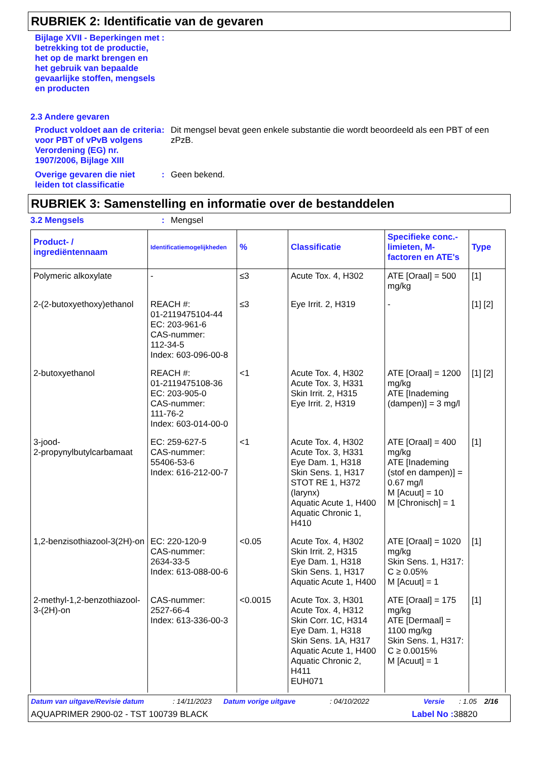RUBRIEK 2: Identificatie van de gevaren
Bijlage XVII - Beperkingen met betrekking tot de productie, het op de markt brengen en het gebruik van bepaalde gevaarlijke stoffen, mengsels en producten
:
2.3 Andere gevaren
Product voldoet aan de criteria voor PBT of vPvB volgens Verordening (EG) nr. 1907/2006, Bijlage XIII
: Dit mengsel bevat geen enkele substantie die wordt beoordeeld als een PBT of een zPzB.
Overige gevaren die niet leiden tot classificatie
: Geen bekend.
RUBRIEK 3: Samenstelling en informatie over de bestanddelen
3.2 Mengsels : Mengsel
| Product- / ingrediëntennaam | Identificatiemogelijkheden | % | Classificatie | Specifieke conc.-limieten, M-factoren en ATE's | Type |
| --- | --- | --- | --- | --- | --- |
| Polymeric alkoxylate | - | ≤3 | Acute Tox. 4, H302 | ATE [Oraal] = 500 mg/kg | [1] |
| 2-(2-butoxyethoxy)ethanol | REACH #: 01-2119475104-44 EC: 203-961-6 CAS-nummer: 112-34-5 Index: 603-096-00-8 | ≤3 | Eye Irrit. 2, H319 | - | [1] [2] |
| 2-butoxyethanol | REACH #: 01-2119475108-36 EC: 203-905-0 CAS-nummer: 111-76-2 Index: 603-014-00-0 | <1 | Acute Tox. 4, H302 Acute Tox. 3, H331 Skin Irrit. 2, H315 Eye Irrit. 2, H319 | ATE [Oraal] = 1200 mg/kg ATE [Inademing (dampen)] = 3 mg/l | [1] [2] |
| 3-jood- 2-propynylbutylcarbamaat | EC: 259-627-5 CAS-nummer: 55406-53-6 Index: 616-212-00-7 | <1 | Acute Tox. 4, H302 Acute Tox. 3, H331 Eye Dam. 1, H318 Skin Sens. 1, H317 STOT RE 1, H372 (larynx) Aquatic Acute 1, H400 Aquatic Chronic 1, H410 | ATE [Oraal] = 400 mg/kg ATE [Inademing (stof en dampen)] = 0.67 mg/l M [Acuut] = 10 M [Chronisch] = 1 | [1] |
| 1,2-benzisothiazool-3(2H)-on | EC: 220-120-9 CAS-nummer: 2634-33-5 Index: 613-088-00-6 | <0.05 | Acute Tox. 4, H302 Skin Irrit. 2, H315 Eye Dam. 1, H318 Skin Sens. 1, H317 Aquatic Acute 1, H400 | ATE [Oraal] = 1020 mg/kg Skin Sens. 1, H317: C ≥ 0.05% M [Acuut] = 1 | [1] |
| 2-methyl-1,2-benzothiazool-3-(2H)-on | CAS-nummer: 2527-66-4 Index: 613-336-00-3 | <0.0015 | Acute Tox. 3, H301 Acute Tox. 4, H312 Skin Corr. 1C, H314 Eye Dam. 1, H318 Skin Sens. 1A, H317 Aquatic Acute 1, H400 Aquatic Chronic 2, H411 EUH071 | ATE [Oraal] = 175 mg/kg ATE [Dermaal] = 1100 mg/kg Skin Sens. 1, H317: C ≥ 0.0015% M [Acuut] = 1 | [1] |
Datum van uitgave/Revisie datum: 14/11/2023 Datum vorige uitgave: 04/10/2022 Versie: 1.05 2/16
AQUAPRIMER 2900-02 - TST 100739 BLACK Label No : 38820